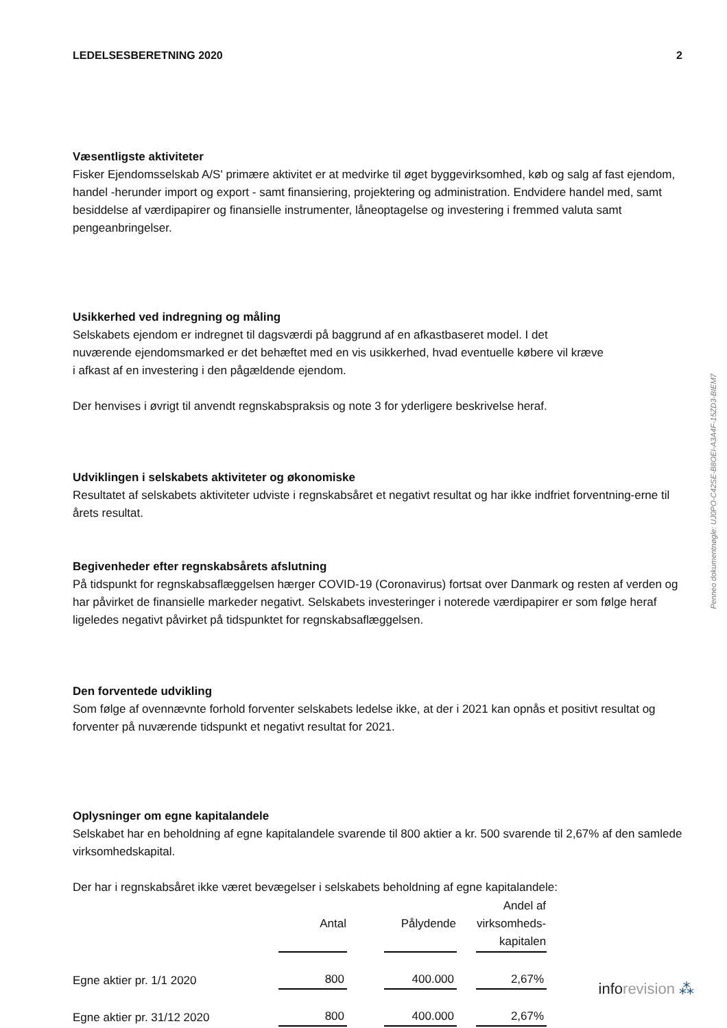LEDELSESBERETNING 2020 2
Væsentligste aktiviteter
Fisker Ejendomsselskab A/S' primære aktivitet er at medvirke til øget byggevirksomhed, køb og salg af fast ejendom, handel -herunder import og export - samt finansiering, projektering og administration. Endvidere handel med, samt besiddelse af værdipapirer og finansielle instrumenter, låneoptagelse og investering i fremmed valuta samt pengeanbringelser.
Usikkerhed ved indregning og måling
Selskabets ejendom er indregnet til dagsværdi på baggrund af en afkastbaseret model. I det nuværende ejendomsmarked er det behæftet med en vis usikkerhed, hvad eventuelle købere vil kræve i afkast af en investering i den pågældende ejendom.
Der henvises i øvrigt til anvendt regnskabspraksis og note 3 for yderligere beskrivelse heraf.
Udviklingen i selskabets aktiviteter og økonomiske
Resultatet af selskabets aktiviteter udviste i regnskabsåret et negativt resultat og har ikke indfriet forventning-erne til årets resultat.
Begivenheder efter regnskabsårets afslutning
På tidspunkt for regnskabsaflæggelsen hærger COVID-19 (Coronavirus) fortsat over Danmark og resten af verden og har påvirket de finansielle markeder negativt. Selskabets investeringer i noterede værdipapirer er som følge heraf ligeledes negativt påvirket på tidspunktet for regnskabsaflæggelsen.
Den forventede udvikling
Som følge af ovennævnte forhold forventer selskabets ledelse ikke, at der i 2021 kan opnås et positivt resultat og forventer på nuværende tidspunkt et negativt resultat for 2021.
Oplysninger om egne kapitalandele
Selskabet har en beholdning af egne kapitalandele svarende til 800 aktier a kr. 500 svarende til 2,67% af den samlede virksomhedskapital.
Der har i regnskabsåret ikke været bevægelser i selskabets beholdning af egne kapitalandele:
| | Antal | | Pålydende | | Andel af virksomheds- kapitalen |
| Egne aktier pr. 1/1 2020 | 800 | | 400.000 | | 2,67% |
| Egne aktier pr. 31/12 2020 | 800 | | 400.000 | | 2,67% |
Penneo dokumentnøgle: UJ0PO-C42SE-B8OEI-A3A4F-15ZD3-BIEM7
info revision ⁂